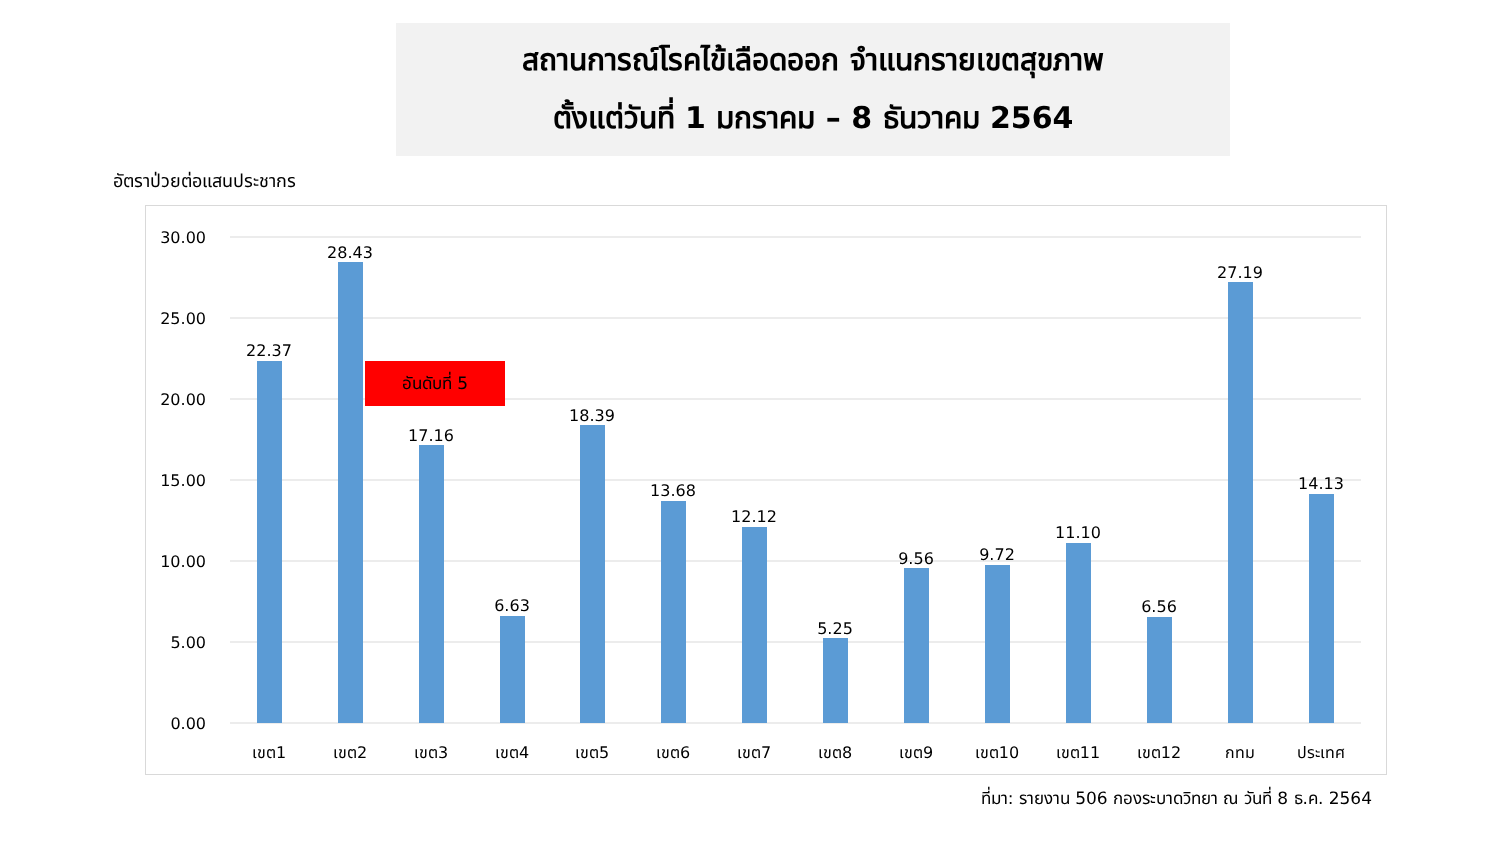สถานการณ์โรคไข้เลือดออก จำแนกรายเขตสุขภาพ
ตั้งแต่วันที่ 1 มกราคม – 8 ธันวาคม 2564
อัตราป่วยต่อแสนประชากร
30.00
25.00
20.00
15.00
10.00
5.00
0.00
22.37
28.43
17.16
6.63
18.39
13.68
12.12
5.25
9.56
9.72
11.10
6.56
27.19
14.13
เขต1
เขต2
เขต3
เขต4
เขต5
เขต6
เขต7
เขต8
เขต9
เขต10
เขต11
เขต12
กทม
ประเทศ
อันดับที่ 5
ที่มา: รายงาน 506 กองระบาดวิทยา ณ วันที่ 8 ธ.ค. 2564